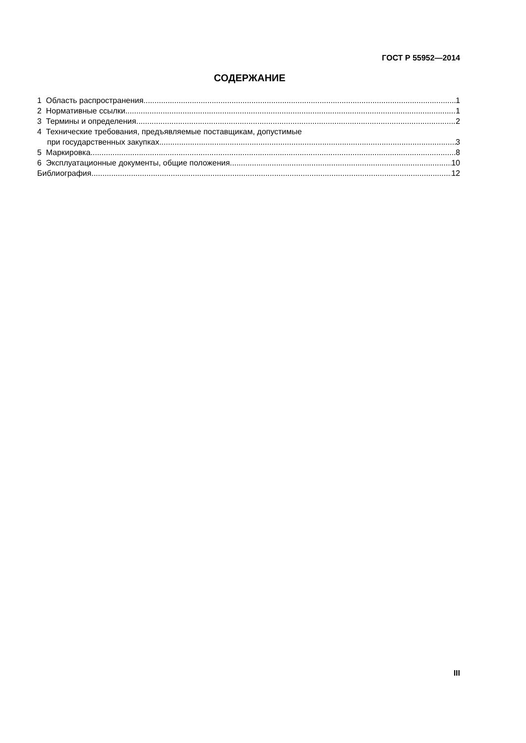ГОСТ Р 55952—2014
СОДЕРЖАНИЕ
1 Область распространения 1
2 Нормативные ссылки 1
3 Термины и определения 2
4 Технические требования, предъявляемые поставщикам, допустимые
при государственных закупках 3
5 Маркировка 8
6 Эксплуатационные документы, общие положения 10
Библиография 12
III